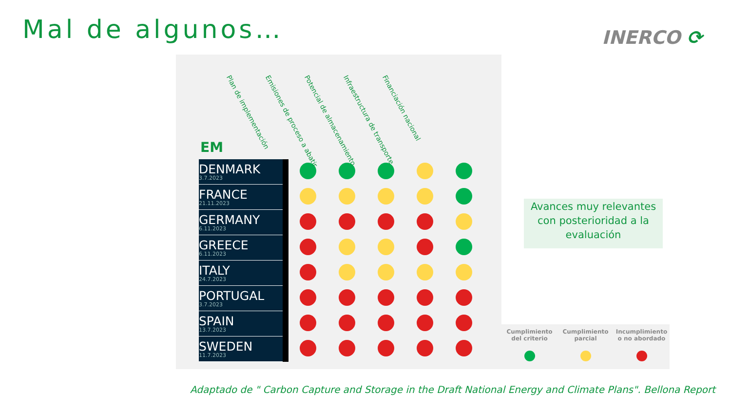Mal de algunos… INERCO ⟳
EM
Plan de implementación
Emisiones de proceso a abatir
Potencial de almacenamiento
Infraestructura de transporte
Financiación nacional
| DENMARK 3.7.2023 | | | | | |
| FRANCE 21.11.2023 | | | | | |
| GERMANY 6.11.2023 | | | | | |
| GREECE 6.11.2023 | | | | | |
| ITALY 24.7.2023 | | | | | |
| PORTUGAL 3.7.2023 | | | | | |
| SPAIN 13.7.2023 | | | | | |
| SWEDEN 11.7.2023 | | | | | |
Avances muy relevantes con posterioridad a la evaluación
Cumplimiento
del criterio
Cumplimiento
parcial
Incumplimiento
o no abordado
Adaptado de " Carbon Capture and Storage in the Draft National Energy and Climate Plans". Bellona Report